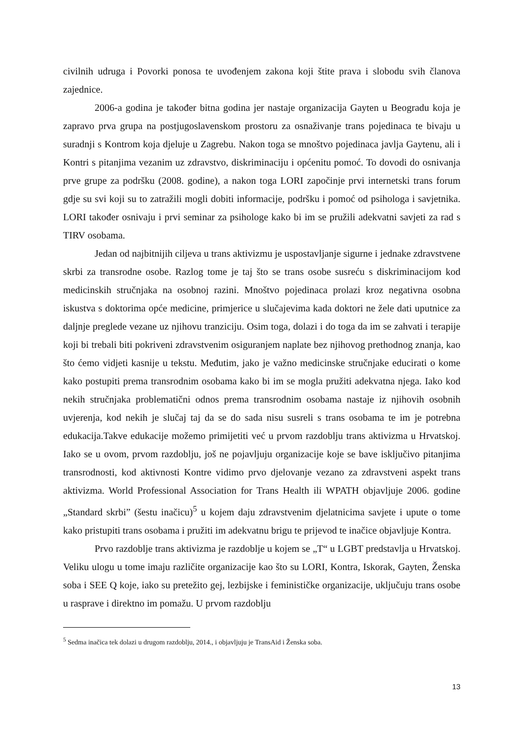civilnih udruga i Povorki ponosa te uvođenjem zakona koji štite prava i slobodu svih članova zajednice.
2006-a godina je također bitna godina jer nastaje organizacija Gayten u Beogradu koja je zapravo prva grupa na postjugoslavenskom prostoru za osnaživanje trans pojedinaca te bivaju u suradnji s Kontrom koja djeluje u Zagrebu. Nakon toga se mnoštvo pojedinaca javlja Gaytenu, ali i Kontri s pitanjima vezanim uz zdravstvo, diskriminaciju i općenitu pomoć. To dovodi do osnivanja prve grupe za podršku (2008. godine), a nakon toga LORI započinje prvi internetski trans forum gdje su svi koji su to zatražili mogli dobiti informacije, podršku i pomoć od psihologa i savjetnika. LORI također osnivaju i prvi seminar za psihologe kako bi im se pružili adekvatni savjeti za rad s TIRV osobama.
Jedan od najbitnijih ciljeva u trans aktivizmu je uspostavljanje sigurne i jednake zdravstvene skrbi za transrodne osobe. Razlog tome je taj što se trans osobe susreću s diskriminacijom kod medicinskih stručnjaka na osobnoj razini. Mnoštvo pojedinaca prolazi kroz negativna osobna iskustva s doktorima opće medicine, primjerice u slučajevima kada doktori ne žele dati uputnice za daljnje preglede vezane uz njihovu tranziciju. Osim toga, dolazi i do toga da im se zahvati i terapije koji bi trebali biti pokriveni zdravstvenim osiguranjem naplate bez njihovog prethodnog znanja, kao što ćemo vidjeti kasnije u tekstu. Međutim, jako je važno medicinske stručnjake educirati o kome kako postupiti prema transrodnim osobama kako bi im se mogla pružiti adekvatna njega. Iako kod nekih stručnjaka problematični odnos prema transrodnim osobama nastaje iz njihovih osobnih uvjerenja, kod nekih je slučaj taj da se do sada nisu susreli s trans osobama te im je potrebna edukacija.Takve edukacije možemo primijetiti već u prvom razdoblju trans aktivizma u Hrvatskoj. Iako se u ovom, prvom razdoblju, još ne pojavljuju organizacije koje se bave isključivo pitanjima transrodnosti, kod aktivnosti Kontre vidimo prvo djelovanje vezano za zdravstveni aspekt trans aktivizma. World Professional Association for Trans Health ili WPATH objavljuje 2006. godine „Standard skrbi” (šestu inačicu)<sup>5</sup> u kojem daju zdravstvenim djelatnicima savjete i upute o tome kako pristupiti trans osobama i pružiti im adekvatnu brigu te prijevod te inačice objavljuje Kontra.
Prvo razdoblje trans aktivizma je razdoblje u kojem se „T“ u LGBT predstavlja u Hrvatskoj. Veliku ulogu u tome imaju različite organizacije kao što su LORI, Kontra, Iskorak, Gayten, Ženska soba i SEE Q koje, iako su pretežito gej, lezbijske i feminističke organizacije, uključuju trans osobe u rasprave i direktno im pomažu. U prvom razdoblju
<sup>5</sup> Sedma inačica tek dolazi u drugom razdoblju, 2014., i objavljuju je TransAid i Ženska soba.
13